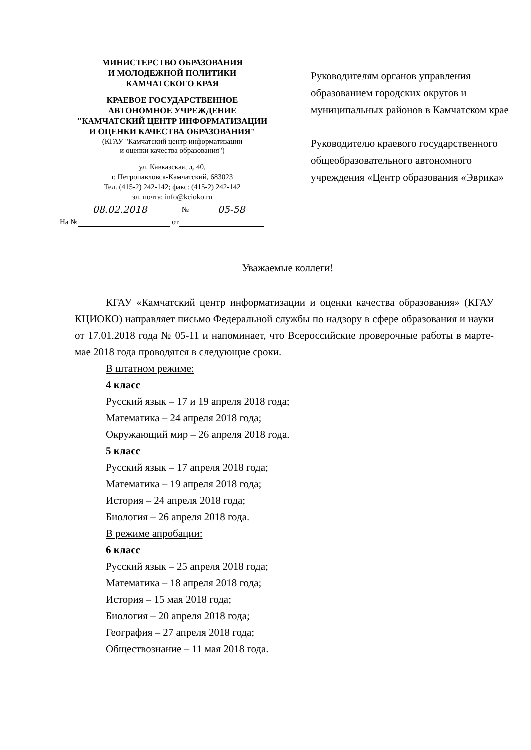МИНИСТЕРСТВО ОБРАЗОВАНИЯ
И МОЛОДЕЖНОЙ ПОЛИТИКИ
КАМЧАТСКОГО КРАЯ
КРАЕВОЕ ГОСУДАРСТВЕННОЕ
АВТОНОМНОЕ УЧРЕЖДЕНИЕ
"КАМЧАТСКИЙ ЦЕНТР ИНФОРМАТИЗАЦИИ
И ОЦЕНКИ КАЧЕСТВА ОБРАЗОВАНИЯ"
(КГАУ "Камчатский центр информатизации
и оценки качества образования")
ул. Кавказская, д. 40,
г. Петропавловск-Камчатский, 683023
Тел. (415-2) 242-142; факс: (415-2) 242-142
эл. почта: info@kcioko.ru
08.02.2018 № 05-58
На № от
Руководителям органов управления образованием городских округов и муниципальных районов в Камчатском крае
Руководителю краевого государственного общеобразовательного автономного учреждения «Центр образования «Эврика»
Уважаемые коллеги!
КГАУ «Камчатский центр информатизации и оценки качества образования» (КГАУ КЦИОКО) направляет письмо Федеральной службы по надзору в сфере образования и науки от 17.01.2018 года № 05-11 и напоминает, что Всероссийские проверочные работы в марте-мае 2018 года проводятся в следующие сроки.
В штатном режиме:
4 класс
Русский язык – 17 и 19 апреля 2018 года;
Математика – 24 апреля 2018 года;
Окружающий мир – 26 апреля 2018 года.
5 класс
Русский язык – 17 апреля 2018 года;
Математика – 19 апреля 2018 года;
История – 24 апреля 2018 года;
Биология – 26 апреля 2018 года.
В режиме апробации:
6 класс
Русский язык – 25 апреля 2018 года;
Математика – 18 апреля 2018 года;
История – 15 мая 2018 года;
Биология – 20 апреля 2018 года;
География – 27 апреля 2018 года;
Обществознание – 11 мая 2018 года.